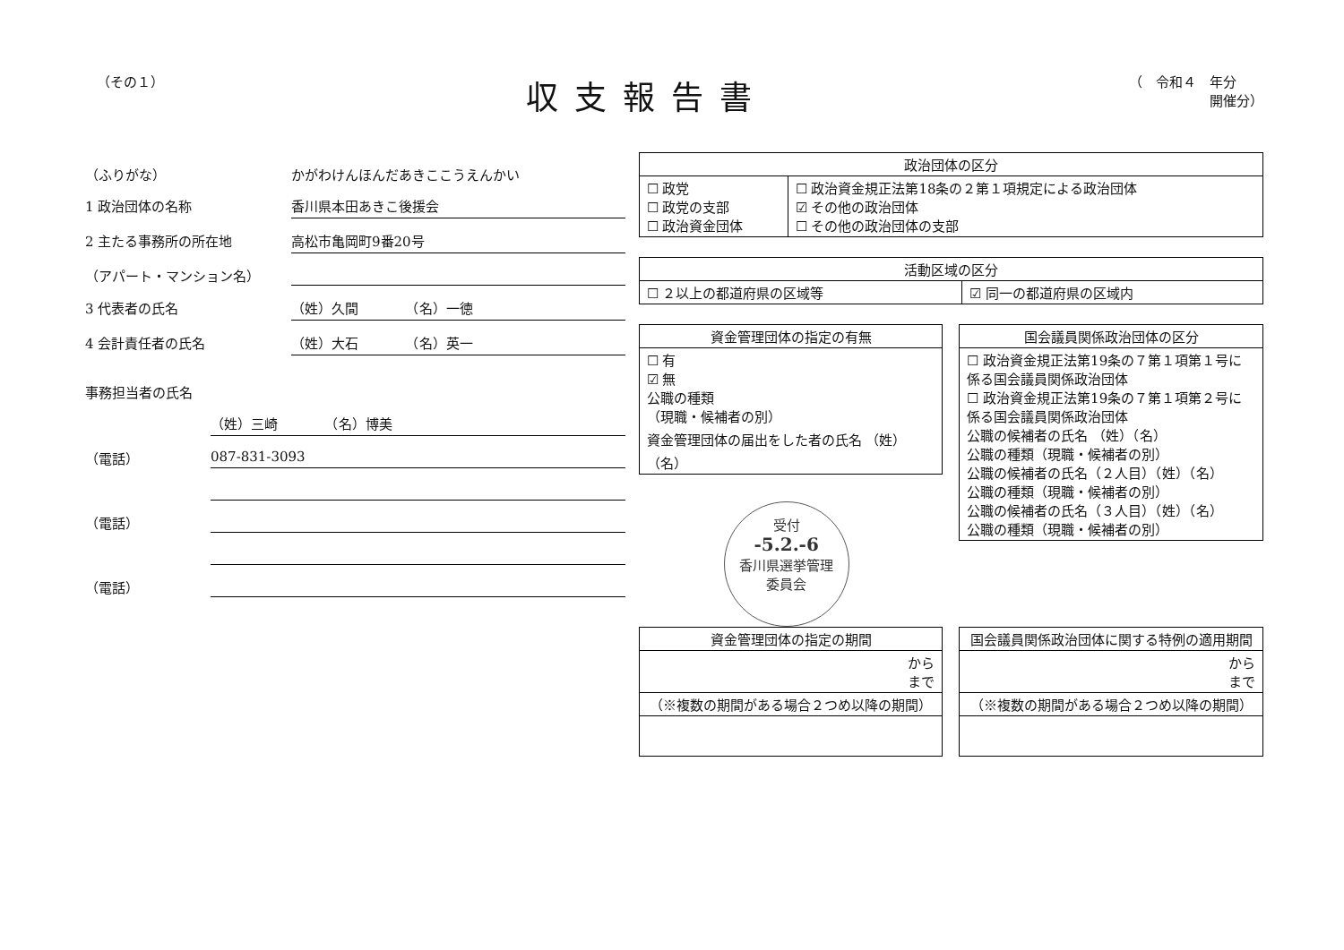（その１）
収支報告書
（　令和４　年分
　　　　　　開催分）
（ふりがな） かがわけんほんだあきここうえんかい
1 政治団体の名称 香川県本田あきこ後援会
2 主たる事務所の所在地 高松市亀岡町9番20号
（アパート・マンション名）
3 代表者の氏名 （姓）久間　　　　（名）一徳
4 会計責任者の氏名 （姓）大石　　　　（名）英一
事務担当者の氏名
（姓）三崎　　　　（名）博美
（電話） 087-831-3093
（電話）
（電話）
| 政治団体の区分 | |
| --- | --- |
| ☐ 政党 ☐ 政党の支部 ☐ 政治資金団体 | ☐ 政治資金規正法第18条の２第１項規定による政治団体 ☑ その他の政治団体 ☐ その他の政治団体の支部 |
| 活動区域の区分 | |
| --- | --- |
| ☐ ２以上の都道府県の区域等 | ☑ 同一の都道府県の区域内 |
| 資金管理団体の指定の有無 |
| --- |
| ☐ 有 ☑ 無 公職の種類 （現職・候補者の別） 資金管理団体の届出をした者の氏名 （姓） （名） |
受付
-5.2.-6
香川県選挙管理
委員会
| 国会議員関係政治団体の区分 |
| --- |
| ☐ 政治資金規正法第19条の７第１項第１号に係る国会議員関係政治団体 ☐ 政治資金規正法第19条の７第１項第２号に係る国会議員関係政治団体 公職の候補者の氏名 （姓）（名） 公職の種類（現職・候補者の別） 公職の候補者の氏名（２人目）（姓）（名） 公職の種類（現職・候補者の別） 公職の候補者の氏名（３人目）（姓）（名） 公職の種類（現職・候補者の別） |
| 資金管理団体の指定の期間 |
| --- |
| から まで |
| （※複数の期間がある場合２つめ以降の期間） |
| 国会議員関係政治団体に関する特例の適用期間 |
| --- |
| から まで |
| （※複数の期間がある場合２つめ以降の期間） |